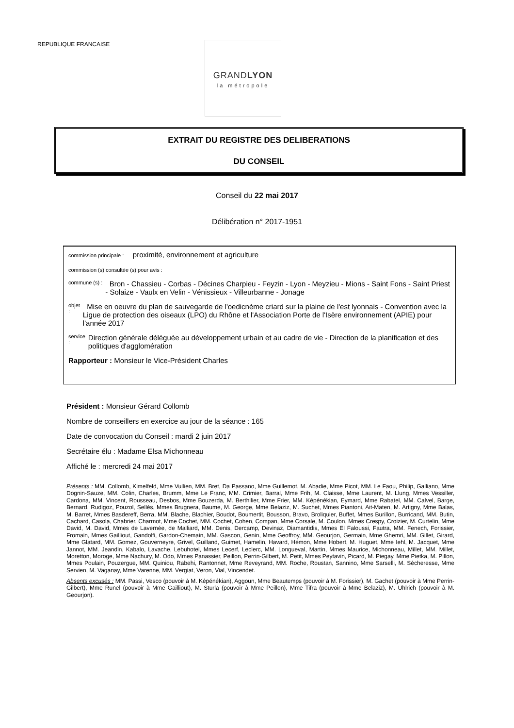REPUBLIQUE FRANCAISE
GRANDLYON
la métropole
EXTRAIT DU REGISTRE DES DELIBERATIONS
DU CONSEIL
Conseil du 22 mai 2017
Délibération n° 2017-1951
commission principale : proximité, environnement et agriculture
commission (s) consultée (s) pour avis :
commune (s) : Bron - Chassieu - Corbas - Décines Charpieu - Feyzin - Lyon - Meyzieu - Mions - Saint Fons - Saint Priest - Solaize - Vaulx en Velin - Vénissieux - Villeurbanne - Jonage
objet : Mise en oeuvre du plan de sauvegarde de l'oedicnème criard sur la plaine de l'est lyonnais - Convention avec la Ligue de protection des oiseaux (LPO) du Rhône et l'Association Porte de l'Isère environnement (APIE) pour l'année 2017
service : Direction générale déléguée au développement urbain et au cadre de vie - Direction de la planification et des politiques d'agglomération
Rapporteur : Monsieur le Vice-Président Charles
Président : Monsieur Gérard Collomb
Nombre de conseillers en exercice au jour de la séance : 165
Date de convocation du Conseil : mardi 2 juin 2017
Secrétaire élu : Madame Elsa Michonneau
Affiché le : mercredi 24 mai 2017
Présents : MM. Collomb, Kimelfeld, Mme Vullien, MM. Bret, Da Passano, Mme Guillemot, M. Abadie, Mme Picot, MM. Le Faou, Philip, Galliano, Mme Dognin-Sauze, MM. Colin, Charles, Brumm, Mme Le Franc, MM. Crimier, Barral, Mme Frih, M. Claisse, Mme Laurent, M. Llung, Mmes Vessiller, Cardona, MM. Vincent, Rousseau, Desbos, Mme Bouzerda, M. Berthilier, Mme Frier, MM. Képénékian, Eymard, Mme Rabatel, MM. Calvel, Barge, Bernard, Rudigoz, Pouzol, Sellès, Mmes Brugnera, Baume, M. George, Mme Belaziz, M. Suchet, Mmes Piantoni, Ait-Maten, M. Artigny, Mme Balas, M. Barret, Mmes Basdereff, Berra, MM. Blache, Blachier, Boudot, Boumertit, Bousson, Bravo, Broliquier, Buffet, Mmes Burillon, Burricand, MM. Butin, Cachard, Casola, Chabrier, Charmot, Mme Cochet, MM. Cochet, Cohen, Compan, Mme Corsale, M. Coulon, Mmes Crespy, Croizier, M. Curtelin, Mme David, M. David, Mmes de Lavernée, de Malliard, MM. Denis, Dercamp, Devinaz, Diamantidis, Mmes El Faloussi, Fautra, MM. Fenech, Forissier, Fromain, Mmes Gailliout, Gandolfi, Gardon-Chemain, MM. Gascon, Genin, Mme Geoffroy, MM. Geourjon, Germain, Mme Ghemri, MM. Gillet, Girard, Mme Glatard, MM. Gomez, Gouverneyre, Grivel, Guilland, Guimet, Hamelin, Havard, Hémon, Mme Hobert, M. Huguet, Mme Iehl, M. Jacquet, Mme Jannot, MM. Jeandin, Kabalo, Lavache, Lebuhotel, Mmes Lecerf, Leclerc, MM. Longueval, Martin, Mmes Maurice, Michonneau, Millet, MM. Millet, Moretton, Moroge, Mme Nachury, M. Odo, Mmes Panassier, Peillon, Perrin-Gilbert, M. Petit, Mmes Peytavin, Picard, M. Piegay, Mme Pietka, M. Pillon, Mmes Poulain, Pouzergue, MM. Quiniou, Rabehi, Rantonnet, Mme Reveyrand, MM. Roche, Roustan, Sannino, Mme Sarselli, M. Sécheresse, Mme Servien, M. Vaganay, Mme Varenne, MM. Vergiat, Veron, Vial, Vincendet.
Absents excusés : MM. Passi, Vesco (pouvoir à M. Képénékian), Aggoun, Mme Beautemps (pouvoir à M. Forissier), M. Gachet (pouvoir à Mme Perrin-Gilbert), Mme Runel (pouvoir à Mme Gailliout), M. Sturla (pouvoir à Mme Peillon), Mme Tifra (pouvoir à Mme Belaziz), M. Uhlrich (pouvoir à M. Geourjon).